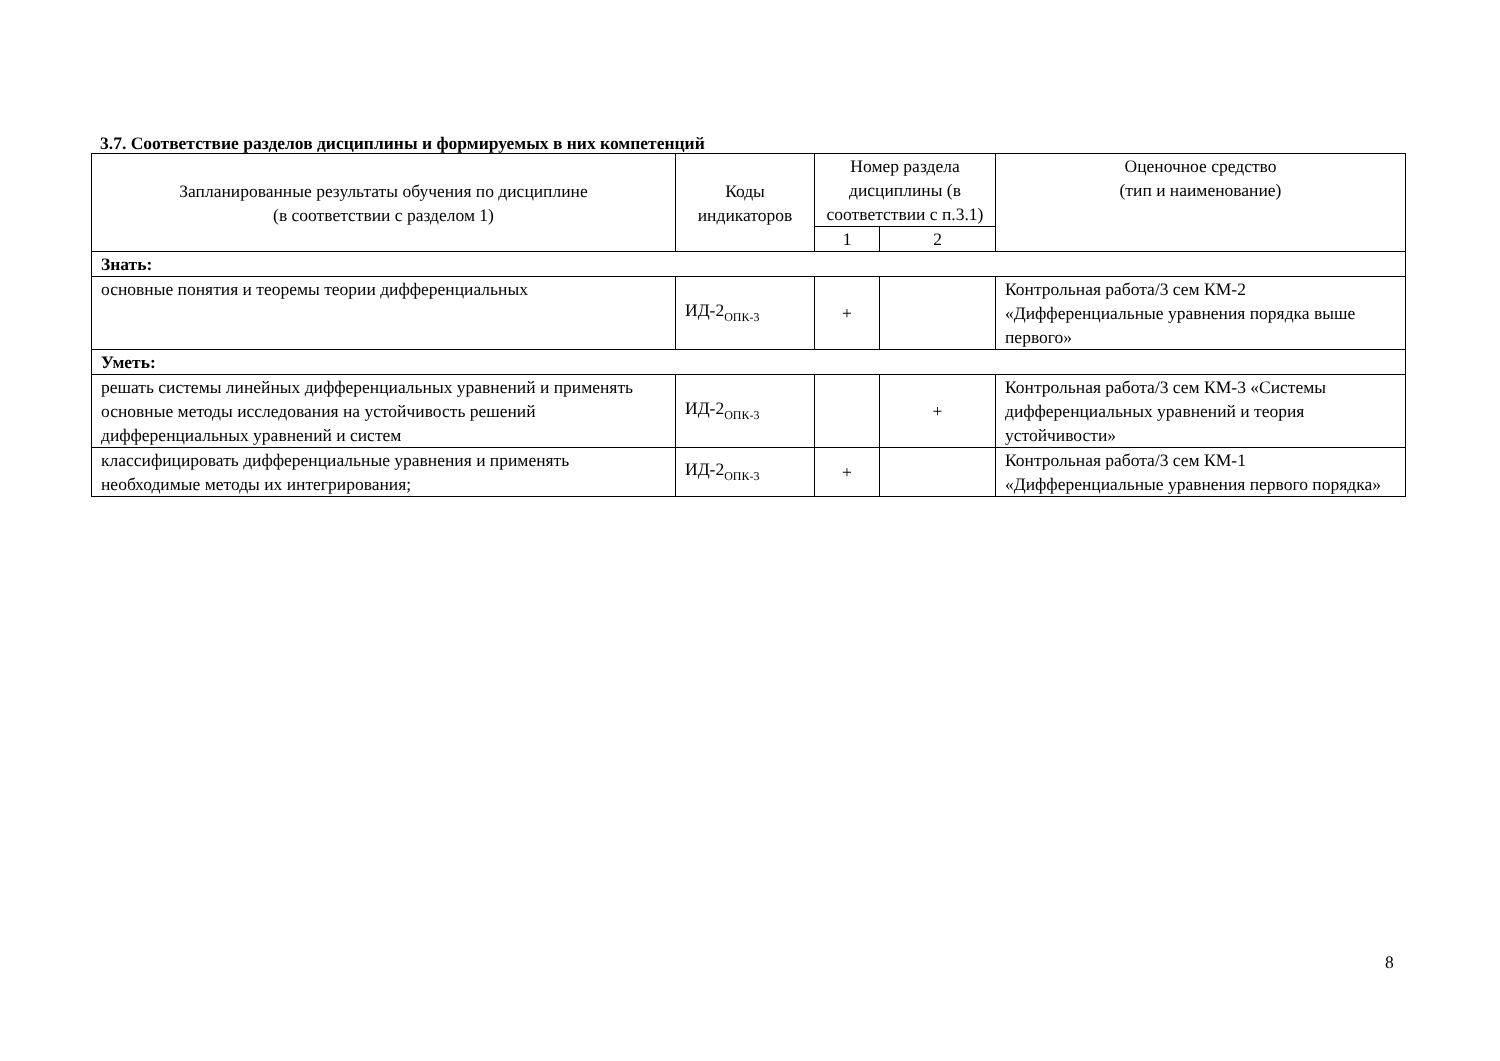3.7. Соответствие разделов дисциплины и формируемых в них компетенций
| Запланированные результаты обучения по дисциплине (в соответствии с разделом 1) | Коды индикаторов | Номер раздела дисциплины (в соответствии с п.3.1) | | Оценочное средство (тип и наименование) |
| --- | --- | --- | --- | --- |
| | | 1 | 2 | |
| Знать: | | | | |
| основные понятия и теоремы теории дифференциальных | ИД-2<sub>ОПК-3</sub> | + | | Контрольная работа/3 сем КМ-2 «Дифференциальные уравнения порядка выше первого» |
| Уметь: | | | | |
| решать системы линейных дифференциальных уравнений и применять основные методы исследования на устойчивость решений дифференциальных уравнений и систем | ИД-2<sub>ОПК-3</sub> | | + | Контрольная работа/3 сем КМ-3 «Системы дифференциальных уравнений и теория устойчивости» |
| классифицировать дифференциальные уравнения и применять необходимые методы их интегрирования; | ИД-2<sub>ОПК-3</sub> | + | | Контрольная работа/3 сем КМ-1 «Дифференциальные уравнения первого порядка» |
8